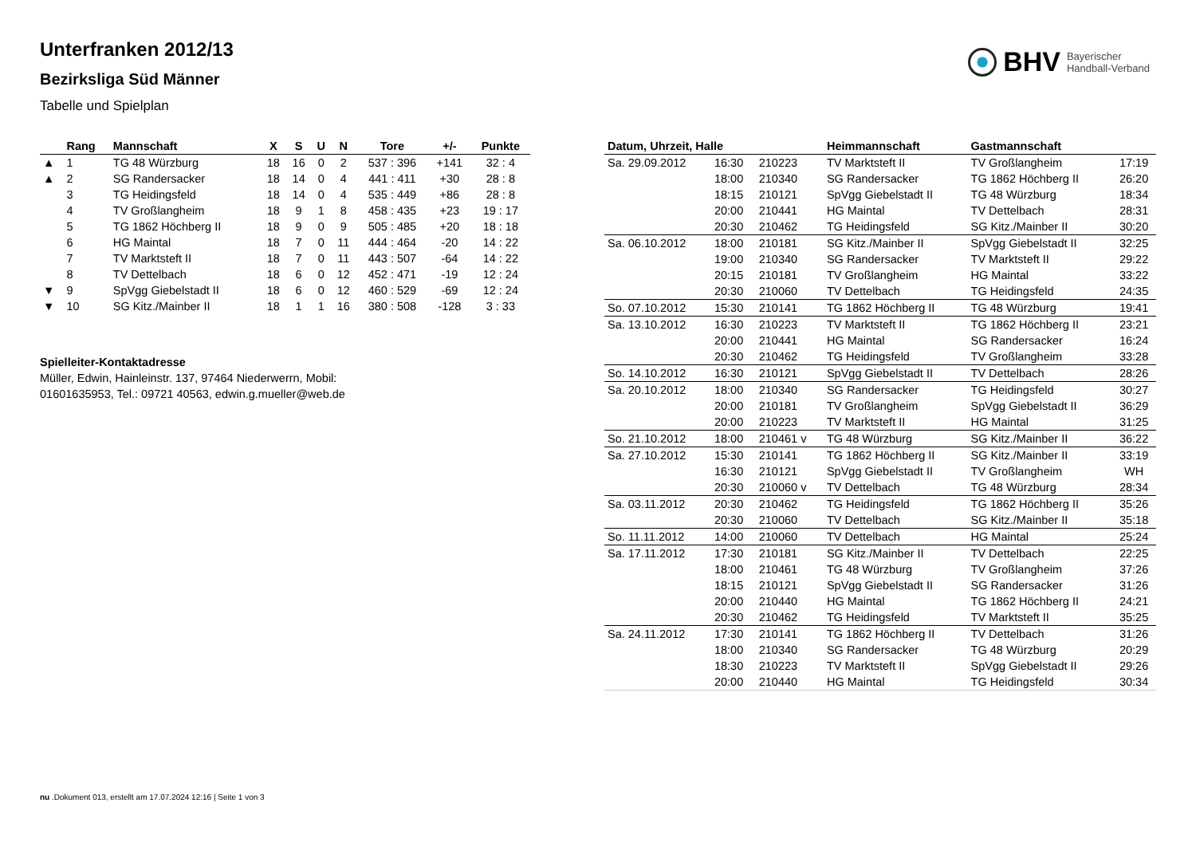BHV Bayerischer
Handball-Verband
Unterfranken 2012/13
Bezirksliga Süd Männer
Tabelle und Spielplan
| | Rang | Mannschaft | X | S | U | N | Tore | +/- | Punkte |
| --- | --- | --- | --- | --- | --- | --- | --- | --- | --- |
| ▲ | 1 | TG 48 Würzburg | 18 | 16 | 0 | 2 | 537 : 396 | +141 | 32 : 4 |
| ▲ | 2 | SG Randersacker | 18 | 14 | 0 | 4 | 441 : 411 | +30 | 28 : 8 |
| | 3 | TG Heidingsfeld | 18 | 14 | 0 | 4 | 535 : 449 | +86 | 28 : 8 |
| | 4 | TV Großlangheim | 18 | 9 | 1 | 8 | 458 : 435 | +23 | 19 : 17 |
| | 5 | TG 1862 Höchberg II | 18 | 9 | 0 | 9 | 505 : 485 | +20 | 18 : 18 |
| | 6 | HG Maintal | 18 | 7 | 0 | 11 | 444 : 464 | -20 | 14 : 22 |
| | 7 | TV Marktsteft II | 18 | 7 | 0 | 11 | 443 : 507 | -64 | 14 : 22 |
| | 8 | TV Dettelbach | 18 | 6 | 0 | 12 | 452 : 471 | -19 | 12 : 24 |
| ▼ | 9 | SpVgg Giebelstadt II | 18 | 6 | 0 | 12 | 460 : 529 | -69 | 12 : 24 |
| ▼ | 10 | SG Kitz./Mainber II | 18 | 1 | 1 | 16 | 380 : 508 | -128 | 3 : 33 |
Spielleiter-Kontaktadresse
Müller, Edwin, Hainleinstr. 137, 97464 Niederwerrn, Mobil: 01601635953, Tel.: 09721 40563, edwin.g.mueller@web.de
| Datum, Uhrzeit, Halle | | | Heimmannschaft | Gastmannschaft | |
| --- | --- | --- | --- | --- | --- |
| Sa. 29.09.2012 | 16:30 | 210223 | TV Marktsteft II | TV Großlangheim | 17:19 |
| | 18:00 | 210340 | SG Randersacker | TG 1862 Höchberg II | 26:20 |
| | 18:15 | 210121 | SpVgg Giebelstadt II | TG 48 Würzburg | 18:34 |
| | 20:00 | 210441 | HG Maintal | TV Dettelbach | 28:31 |
| | 20:30 | 210462 | TG Heidingsfeld | SG Kitz./Mainber II | 30:20 |
| Sa. 06.10.2012 | 18:00 | 210181 | SG Kitz./Mainber II | SpVgg Giebelstadt II | 32:25 |
| | 19:00 | 210340 | SG Randersacker | TV Marktsteft II | 29:22 |
| | 20:15 | 210181 | TV Großlangheim | HG Maintal | 33:22 |
| | 20:30 | 210060 | TV Dettelbach | TG Heidingsfeld | 24:35 |
| So. 07.10.2012 | 15:30 | 210141 | TG 1862 Höchberg II | TG 48 Würzburg | 19:41 |
| Sa. 13.10.2012 | 16:30 | 210223 | TV Marktsteft II | TG 1862 Höchberg II | 23:21 |
| | 20:00 | 210441 | HG Maintal | SG Randersacker | 16:24 |
| | 20:30 | 210462 | TG Heidingsfeld | TV Großlangheim | 33:28 |
| So. 14.10.2012 | 16:30 | 210121 | SpVgg Giebelstadt II | TV Dettelbach | 28:26 |
| Sa. 20.10.2012 | 18:00 | 210340 | SG Randersacker | TG Heidingsfeld | 30:27 |
| | 20:00 | 210181 | TV Großlangheim | SpVgg Giebelstadt II | 36:29 |
| | 20:00 | 210223 | TV Marktsteft II | HG Maintal | 31:25 |
| So. 21.10.2012 | 18:00 | 210461 v | TG 48 Würzburg | SG Kitz./Mainber II | 36:22 |
| Sa. 27.10.2012 | 15:30 | 210141 | TG 1862 Höchberg II | SG Kitz./Mainber II | 33:19 |
| | 16:30 | 210121 | SpVgg Giebelstadt II | TV Großlangheim | WH |
| | 20:30 | 210060 v | TV Dettelbach | TG 48 Würzburg | 28:34 |
| Sa. 03.11.2012 | 20:30 | 210462 | TG Heidingsfeld | TG 1862 Höchberg II | 35:26 |
| | 20:30 | 210060 | TV Dettelbach | SG Kitz./Mainber II | 35:18 |
| So. 11.11.2012 | 14:00 | 210060 | TV Dettelbach | HG Maintal | 25:24 |
| Sa. 17.11.2012 | 17:30 | 210181 | SG Kitz./Mainber II | TV Dettelbach | 22:25 |
| | 18:00 | 210461 | TG 48 Würzburg | TV Großlangheim | 37:26 |
| | 18:15 | 210121 | SpVgg Giebelstadt II | SG Randersacker | 31:26 |
| | 20:00 | 210440 | HG Maintal | TG 1862 Höchberg II | 24:21 |
| | 20:30 | 210462 | TG Heidingsfeld | TV Marktsteft II | 35:25 |
| Sa. 24.11.2012 | 17:30 | 210141 | TG 1862 Höchberg II | TV Dettelbach | 31:26 |
| | 18:00 | 210340 | SG Randersacker | TG 48 Würzburg | 20:29 |
| | 18:30 | 210223 | TV Marktsteft II | SpVgg Giebelstadt II | 29:26 |
| | 20:00 | 210440 | HG Maintal | TG Heidingsfeld | 30:34 |
nu .Dokument 013, erstellt am 17.07.2024 12:16 | Seite 1 von 3